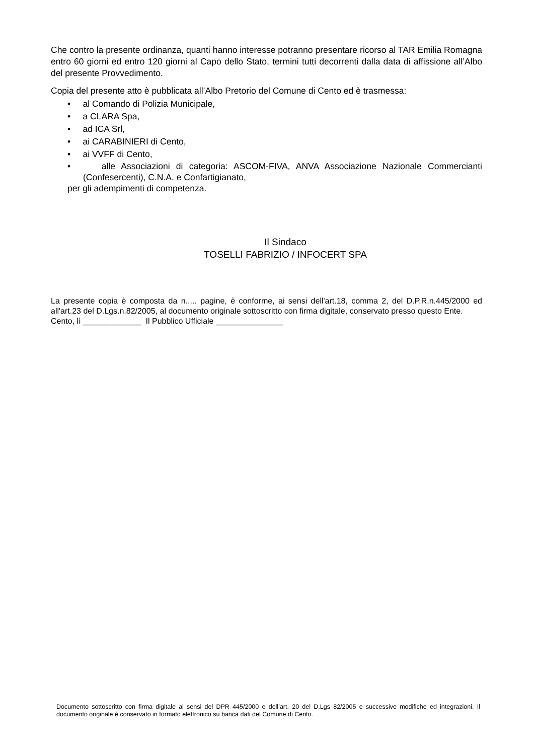Che contro la presente ordinanza, quanti hanno interesse potranno presentare ricorso al TAR Emilia Romagna entro 60 giorni ed entro 120 giorni al Capo dello Stato, termini tutti decorrenti dalla data di affissione all’Albo del presente Provvedimento.
Copia del presente atto è pubblicata all’Albo Pretorio del Comune di Cento ed è trasmessa:
• al Comando di Polizia Municipale,
• a CLARA Spa,
• ad ICA Srl,
• ai CARABINIERI di Cento,
• ai VVFF di Cento,
• alle Associazioni di categoria: ASCOM-FIVA, ANVA Associazione Nazionale Commercianti (Confesercenti), C.N.A. e Confartigianato,
per gli adempimenti di competenza.
Il Sindaco
TOSELLI FABRIZIO / INFOCERT SPA
La presente copia è composta da n..... pagine, è conforme, ai sensi dell'art.18, comma 2, del D.P.R.n.445/2000 ed all'art.23 del D.Lgs.n.82/2005, al documento originale sottoscritto con firma digitale, conservato presso questo Ente.
Cento, lì _____________ Il Pubblico Ufficiale _______________
Documento sottoscritto con firma digitale ai sensi del DPR 445/2000 e dell’art. 20 del D.Lgs 82/2005 e successive modifiche ed integrazioni. Il documento originale è conservato in formato elettronico su banca dati del Comune di Cento.